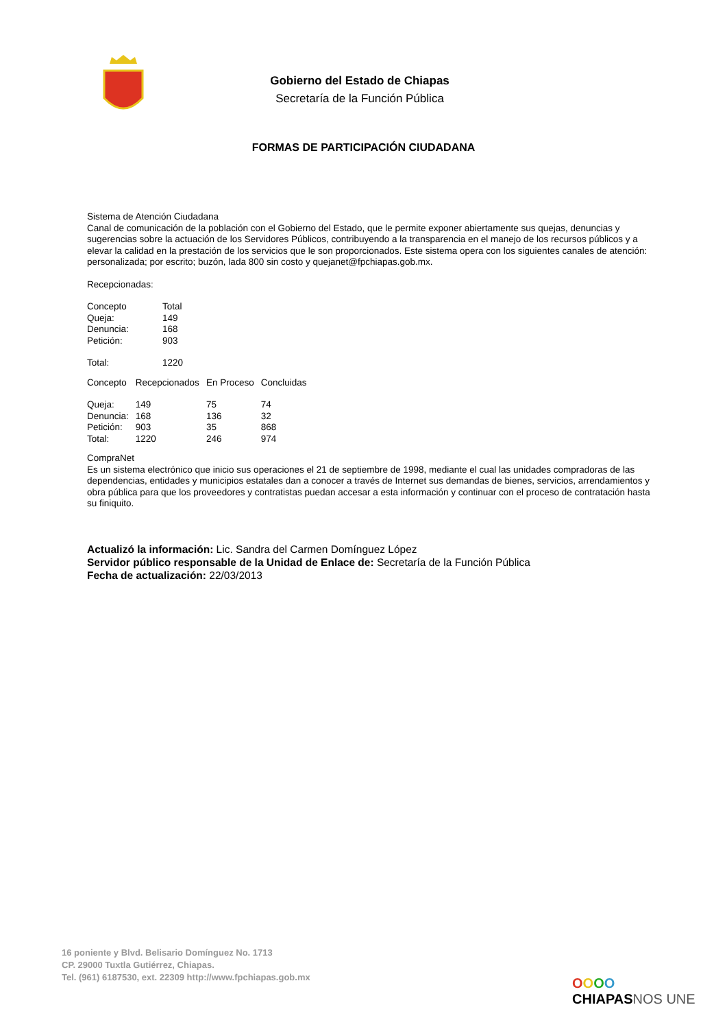Gobierno del Estado de Chiapas
Secretaría de la Función Pública
FORMAS DE PARTICIPACIÓN CIUDADANA
Sistema de Atención Ciudadana
Canal de comunicación de la población con el Gobierno del Estado, que le permite exponer abiertamente sus quejas, denuncias y sugerencias sobre la actuación de los Servidores Públicos, contribuyendo a la transparencia en el manejo de los recursos públicos y a elevar la calidad en la prestación de los servicios que le son proporcionados. Este sistema opera con los siguientes canales de atención: personalizada; por escrito; buzón, lada 800 sin costo y quejanet@fpchiapas.gob.mx.
Recepcionadas:
| Concepto | Total |
| Queja: | 149 |
| Denuncia: | 168 |
| Petición: | 903 |
| Total: | 1220 |
| Concepto | Recepcionados | En Proceso | Concluidas |
| Queja: | 149 | 75 | 74 |
| Denuncia: | 168 | 136 | 32 |
| Petición: | 903 | 35 | 868 |
| Total: | 1220 | 246 | 974 |
CompraNet
Es un sistema electrónico que inicio sus operaciones el 21 de septiembre de 1998, mediante el cual las unidades compradoras de las dependencias, entidades y municipios estatales dan a conocer a través de Internet sus demandas de bienes, servicios, arrendamientos y obra pública para que los proveedores y contratistas puedan accesar a esta información y continuar con el proceso de contratación hasta su finiquito.
Actualizó la información: Lic. Sandra del Carmen Domínguez López
Servidor público responsable de la Unidad de Enlace de: Secretaría de la Función Pública
Fecha de actualización: 22/03/2013
16 poniente y Blvd. Belisario Domínguez No. 1713
CP. 29000 Tuxtla Gutiérrez, Chiapas.
Tel. (961) 6187530, ext. 22309 http://www.fpchiapas.gob.mx
OOOO
CHIAPASNOS UNE